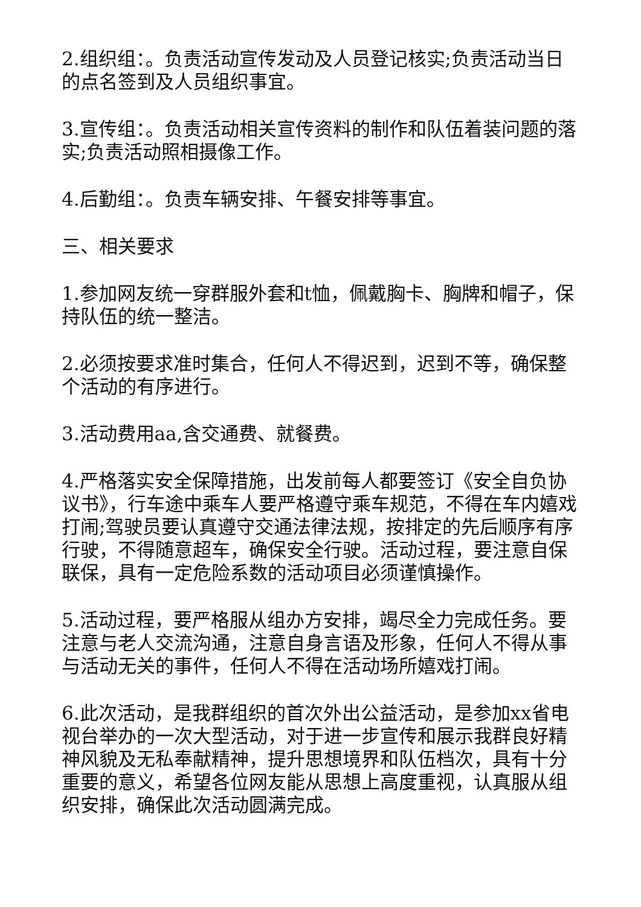2.组织组：。负责活动宣传发动及人员登记核实;负责活动当日的点名签到及人员组织事宜。
3.宣传组：。负责活动相关宣传资料的制作和队伍着装问题的落实;负责活动照相摄像工作。
4.后勤组：。负责车辆安排、午餐安排等事宜。
三、相关要求
1.参加网友统一穿群服外套和t恤，佩戴胸卡、胸牌和帽子，保持队伍的统一整洁。
2.必须按要求准时集合，任何人不得迟到，迟到不等，确保整个活动的有序进行。
3.活动费用aa,含交通费、就餐费。
4.严格落实安全保障措施，出发前每人都要签订《安全自负协议书》，行车途中乘车人要严格遵守乘车规范，不得在车内嬉戏打闹;驾驶员要认真遵守交通法律法规，按排定的先后顺序有序行驶，不得随意超车，确保安全行驶。活动过程，要注意自保联保，具有一定危险系数的活动项目必须谨慎操作。
5.活动过程，要严格服从组办方安排，竭尽全力完成任务。要注意与老人交流沟通，注意自身言语及形象，任何人不得从事与活动无关的事件，任何人不得在活动场所嬉戏打闹。
6.此次活动，是我群组织的首次外出公益活动，是参加xx省电视台举办的一次大型活动，对于进一步宣传和展示我群良好精神风貌及无私奉献精神，提升思想境界和队伍档次，具有十分重要的意义，希望各位网友能从思想上高度重视，认真服从组织安排，确保此次活动圆满完成。